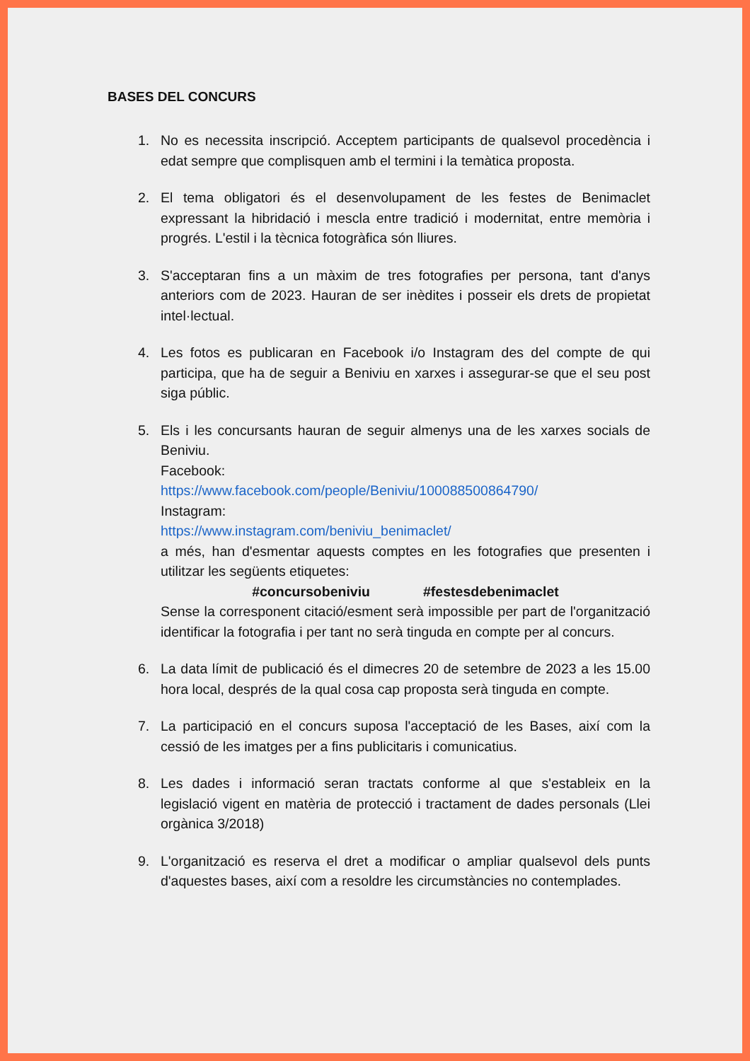BASES DEL CONCURS
1. No es necessita inscripció. Acceptem participants de qualsevol procedència i edat sempre que complisquen amb el termini i la temàtica proposta.
2. El tema obligatori és el desenvolupament de les festes de Benimaclet expressant la hibridació i mescla entre tradició i modernitat, entre memòria i progrés. L'estil i la tècnica fotogràfica són lliures.
3. S'acceptaran fins a un màxim de tres fotografies per persona, tant d'anys anteriors com de 2023. Hauran de ser inèdites i posseir els drets de propietat intel·lectual.
4. Les fotos es publicaran en Facebook i/o Instagram des del compte de qui participa, que ha de seguir a Beniviu en xarxes i assegurar-se que el seu post siga públic.
5. Els i les concursants hauran de seguir almenys una de les xarxes socials de Beniviu.
Facebook:
https://www.facebook.com/people/Beniviu/100088500864790/
Instagram:
https://www.instagram.com/beniviu_benimaclet/
a més, han d'esmentar aquests comptes en les fotografies que presenten i utilitzar les següents etiquetes:
#concursobeniviu #festesdebenimaclet
Sense la corresponent citació/esment serà impossible per part de l'organització identificar la fotografia i per tant no serà tinguda en compte per al concurs.
6. La data límit de publicació és el dimecres 20 de setembre de 2023 a les 15.00 hora local, després de la qual cosa cap proposta serà tinguda en compte.
7. La participació en el concurs suposa l'acceptació de les Bases, així com la cessió de les imatges per a fins publicitaris i comunicatius.
8. Les dades i informació seran tractats conforme al que s'estableix en la legislació vigent en matèria de protecció i tractament de dades personals (Llei orgànica 3/2018)
9. L'organització es reserva el dret a modificar o ampliar qualsevol dels punts d'aquestes bases, així com a resoldre les circumstàncies no contemplades.